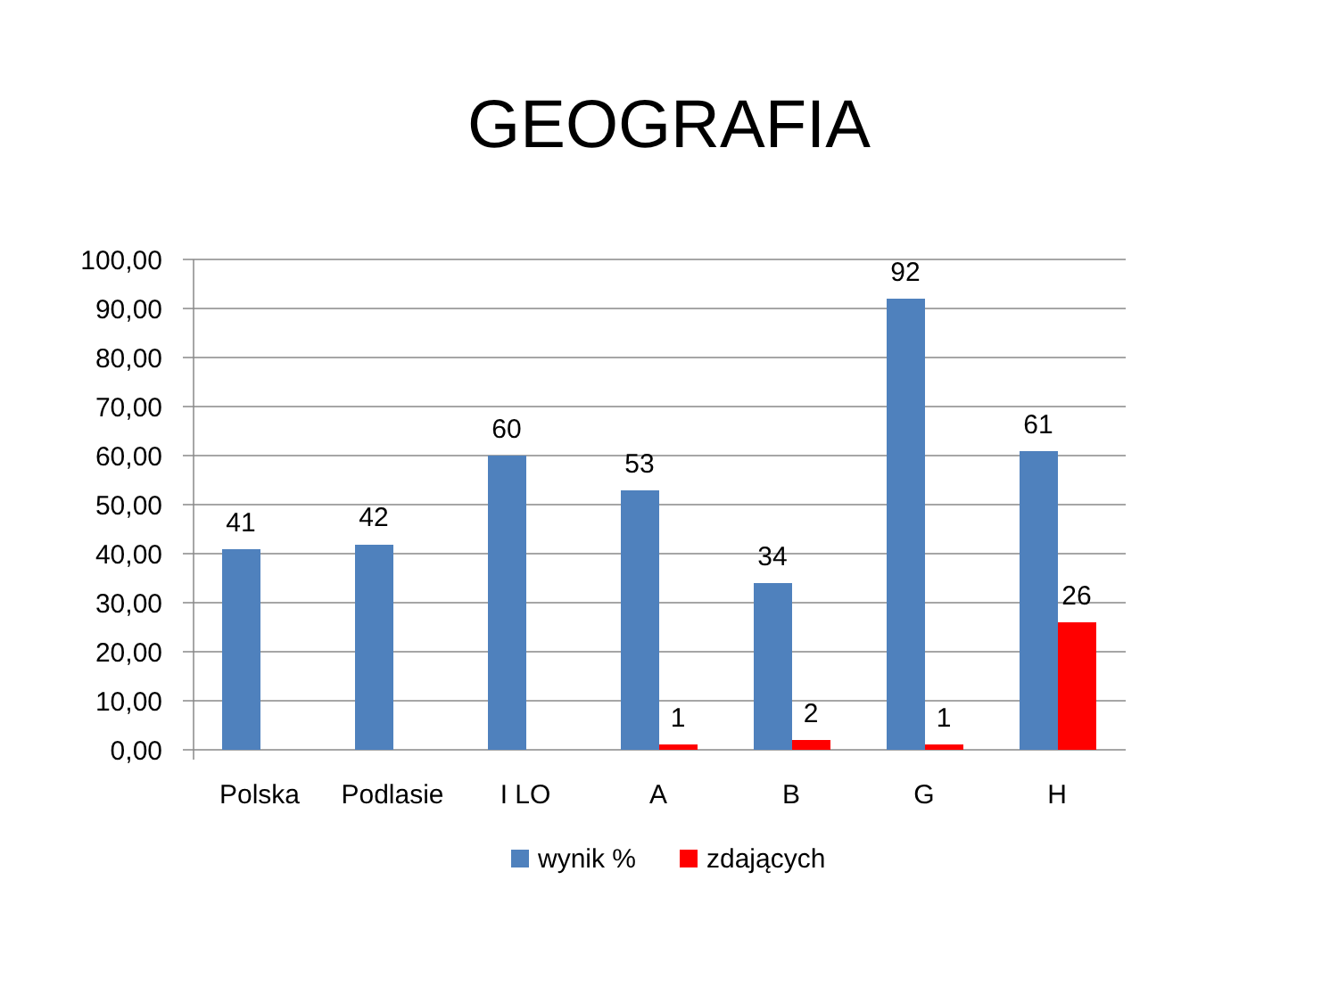GEOGRAFIA
100,00
90,00
80,00
70,00
60,00
50,00
40,00
30,00
20,00
10,00
0,00
41
42
60
53
34
92
61
1
2
1
26
Polska
Podlasie
I LO
A
B
G
H
wynik %
zdających